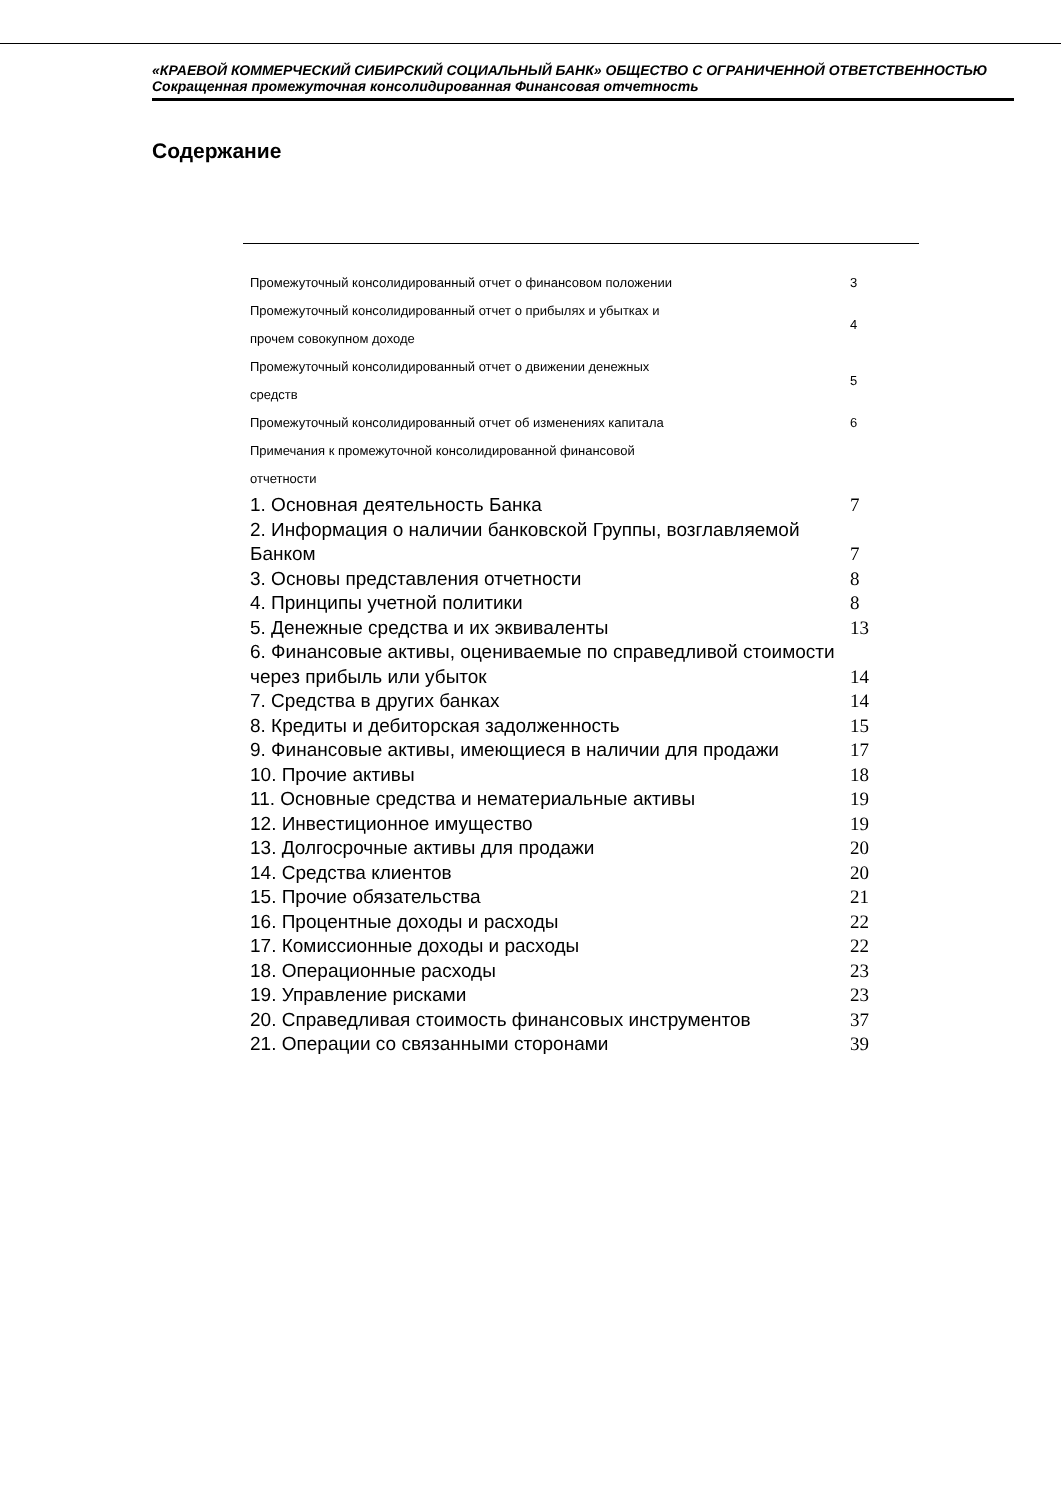«КРАЕВОЙ КОММЕРЧЕСКИЙ СИБИРСКИЙ СОЦИАЛЬНЫЙ БАНК» ОБЩЕСТВО С ОГРАНИЧЕННОЙ ОТВЕТСТВЕННОСТЬЮ
Сокращенная промежуточная консолидированная Финансовая отчетность
Содержание
| Промежуточный консолидированный отчет о финансовом положении | 3 |
| Промежуточный консолидированный отчет о прибылях и убытках и прочем совокупном доходе | 4 |
| Промежуточный консолидированный отчет о движении денежных средств | 5 |
| Промежуточный консолидированный отчет об изменениях капитала | 6 |
| Примечания к промежуточной консолидированной финансовой отчетности | |
| 1. Основная деятельность Банка | 7 |
| 2. Информация о наличии банковской Группы, возглавляемой Банком | 7 |
| 3. Основы представления отчетности | 8 |
| 4. Принципы учетной политики | 8 |
| 5. Денежные средства и их эквиваленты | 13 |
| 6. Финансовые активы, оцениваемые по справедливой стоимости через прибыль или убыток | 14 |
| 7. Средства в других банках | 14 |
| 8. Кредиты и дебиторская задолженность | 15 |
| 9. Финансовые активы, имеющиеся в наличии для продажи | 17 |
| 10. Прочие активы | 18 |
| 11. Основные средства и нематериальные активы | 19 |
| 12. Инвестиционное имущество | 19 |
| 13. Долгосрочные активы для продажи | 20 |
| 14. Средства клиентов | 20 |
| 15. Прочие обязательства | 21 |
| 16. Процентные доходы и расходы | 22 |
| 17. Комиссионные доходы и расходы | 22 |
| 18. Операционные расходы | 23 |
| 19. Управление рисками | 23 |
| 20. Справедливая стоимость финансовых инструментов | 37 |
| 21. Операции со связанными сторонами | 39 |